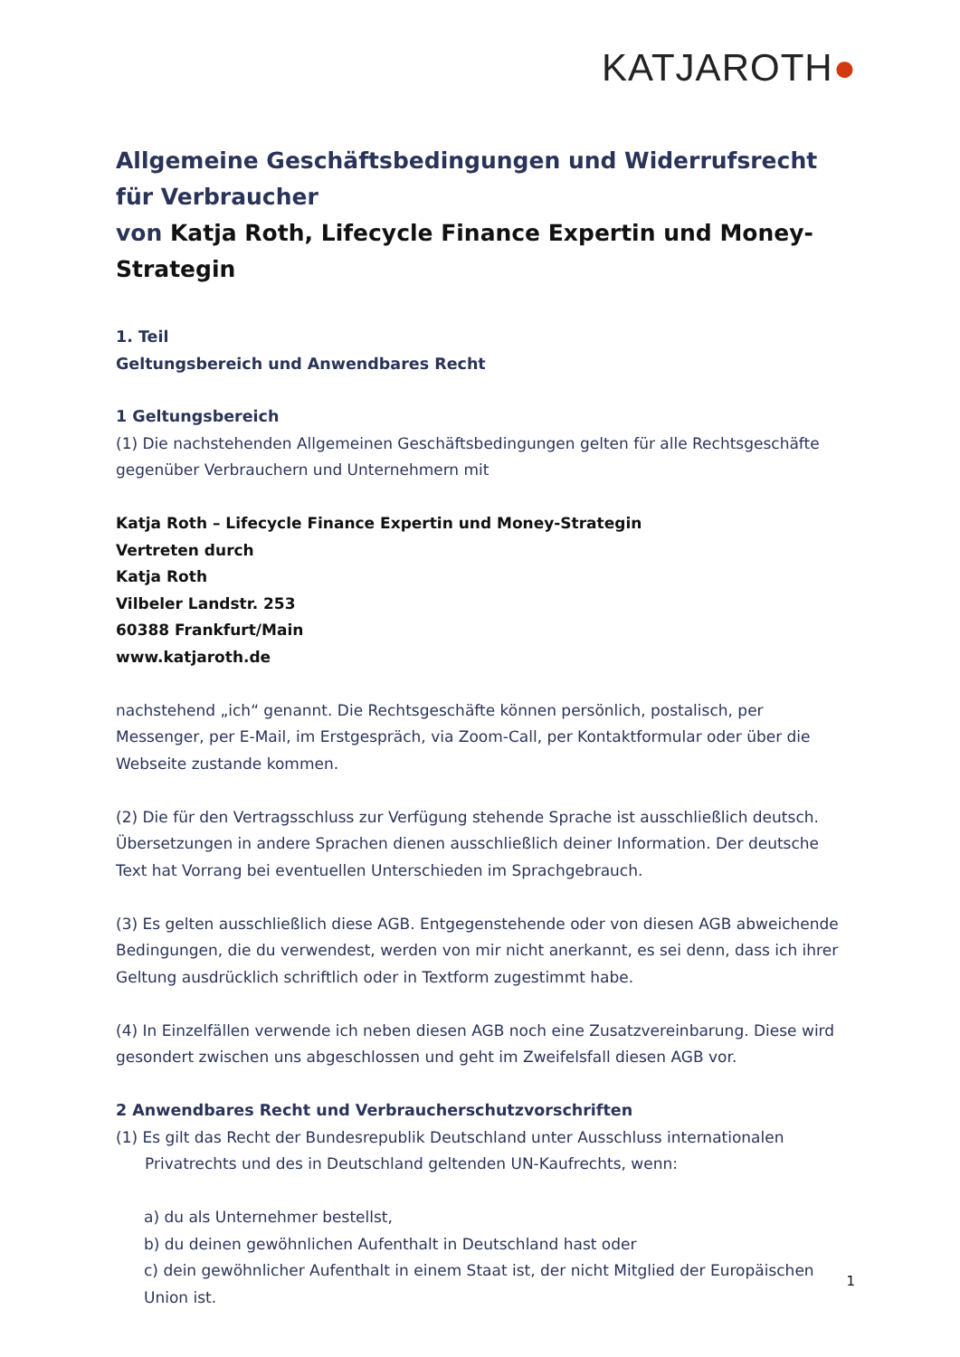KATJAROTH●
Allgemeine Geschäftsbedingungen und Widerrufsrecht für Verbraucher
von Katja Roth, Lifecycle Finance Expertin und Money-Strategin
1. Teil
Geltungsbereich und Anwendbares Recht
1 Geltungsbereich
(1) Die nachstehenden Allgemeinen Geschäftsbedingungen gelten für alle Rechtsgeschäfte gegenüber Verbrauchern und Unternehmern mit
Katja Roth – Lifecycle Finance Expertin und Money-Strategin
Vertreten durch
Katja Roth
Vilbeler Landstr. 253
60388 Frankfurt/Main
www.katjaroth.de
nachstehend „ich“ genannt. Die Rechtsgeschäfte können persönlich, postalisch, per Messenger, per E-Mail, im Erstgespräch, via Zoom-Call, per Kontaktformular oder über die Webseite zustande kommen.
(2) Die für den Vertragsschluss zur Verfügung stehende Sprache ist ausschließlich deutsch. Übersetzungen in andere Sprachen dienen ausschließlich deiner Information. Der deutsche Text hat Vorrang bei eventuellen Unterschieden im Sprachgebrauch.
(3) Es gelten ausschließlich diese AGB. Entgegenstehende oder von diesen AGB abweichende Bedingungen, die du verwendest, werden von mir nicht anerkannt, es sei denn, dass ich ihrer Geltung ausdrücklich schriftlich oder in Textform zugestimmt habe.
(4) In Einzelfällen verwende ich neben diesen AGB noch eine Zusatzvereinbarung. Diese wird gesondert zwischen uns abgeschlossen und geht im Zweifelsfall diesen AGB vor.
2 Anwendbares Recht und Verbraucherschutzvorschriften
(1) Es gilt das Recht der Bundesrepublik Deutschland unter Ausschluss internationalen Privatrechts und des in Deutschland geltenden UN-Kaufrechts, wenn:
a) du als Unternehmer bestellst,
b) du deinen gewöhnlichen Aufenthalt in Deutschland hast oder
c) dein gewöhnlicher Aufenthalt in einem Staat ist, der nicht Mitglied der Europäischen Union ist.
1